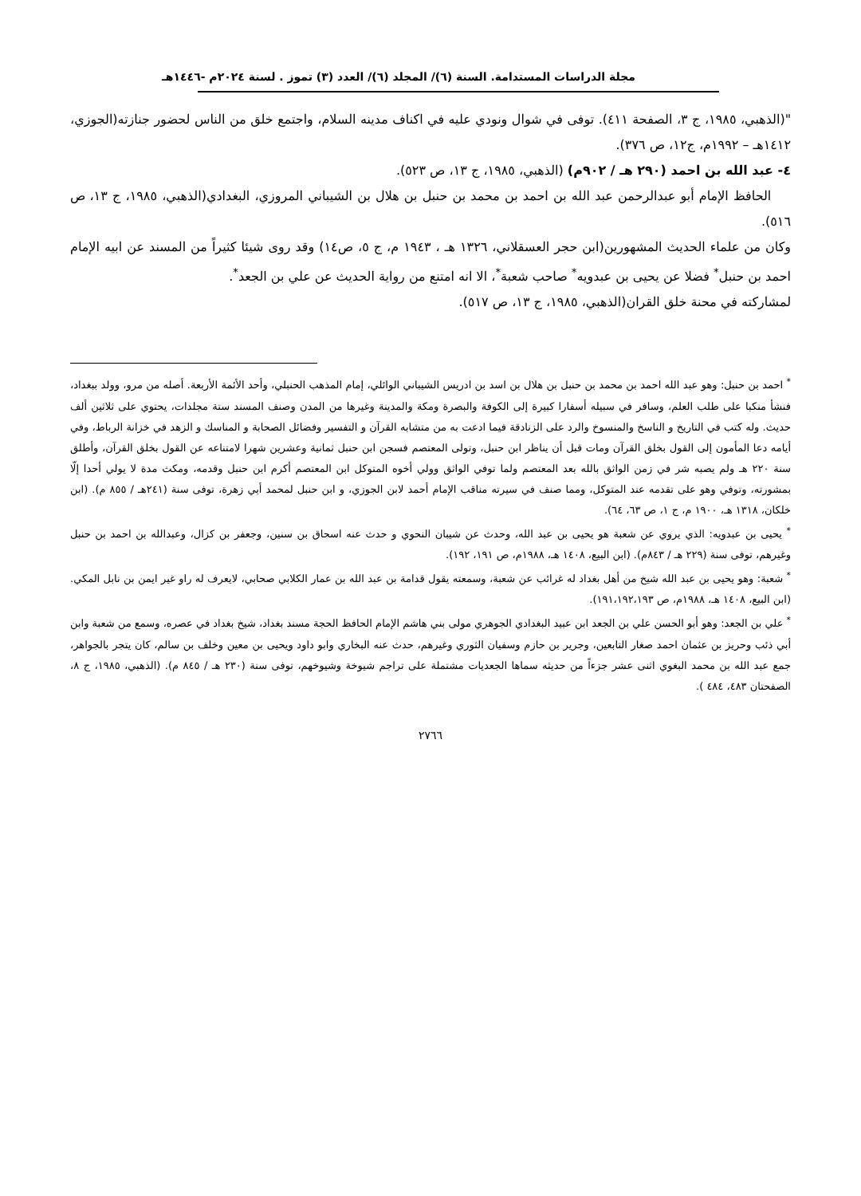مجلة الدراسات المستدامة. السنة (٦)/ المجلد (٦)/ العدد (٣) تموز . لسنة ٢٠٢٤م -١٤٤٦هـ
"(الذهبي، ١٩٨٥، ج ٣، الصفحة ٤١١). توفى في شوال ونودي عليه في اكناف مدينه السلام، واجتمع خلق من الناس لحضور جنازته(الجوزي، ١٤١٢هـ – ١٩٩٢م، ج١٢، ص ٣٧٦).
٤- عبد الله بن احمد (٢٩٠ هـ / ٩٠٢م) (الذهبي، ١٩٨٥، ج ١٣، ص ٥٢٣).
الحافظ الإمام أبو عبدالرحمن عبد الله بن احمد بن محمد بن حنبل بن هلال بن الشيباني المروزي، البغدادي(الذهبي، ١٩٨٥، ج ١٣، ص ٥١٦).
وكان من علماء الحديث المشهورين(ابن حجر العسقلاني، ١٣٢٦ هـ ، ١٩٤٣ م، ج ٥، ص١٤) وقد روى شيئا كثيراً من المسند عن ابيه الإمام احمد بن حنبل<sup>*</sup> فضلا عن يحيى بن عبدويه<sup>*</sup> صاحب شعبة<sup>*</sup>، الا انه امتنع من رواية الحديث عن علي بن الجعد<sup>*</sup>.
لمشاركته في محنة خلق القران(الذهبي، ١٩٨٥، ج ١٣، ص ٥١٧).
<sup>*</sup> احمد بن حنبل: وهو عبد الله احمد بن محمد بن حنبل بن هلال بن اسد بن ادريس الشيباني الوائلي، إمام المذهب الحنبلي، وأحد الأئمة الأربعة. أصله من مرو، وولد ببغداد، فنشأ منكبا على طلب العلم، وسافر في سبيله أسفارا كبيرة إلى الكوفة والبصرة ومكة والمدينة وغيرها من المدن وصنف المسند ستة مجلدات، يحتوي على ثلاثين ألف حديث. وله كتب في التاريخ و الناسخ والمنسوخ والرد على الزنادقة فيما ادعت به من متشابه القرآن و التفسير وفضائل الصحابة و المناسك و الزهد في خزانة الرباط، وفي أيامه دعا المأمون إلى القول بخلق القرآن ومات قبل أن يناظر ابن حنبل، وتولى المعتصم فسجن ابن حنبل ثمانية وعشرين شهرا لامتناعه عن القول بخلق القرآن، وأطلق سنة ٢٢٠ هـ ولم يصبه شر في زمن الواثق بالله بعد المعتصم ولما توفي الواثق وولي أخوه المتوكل ابن المعتصم أكرم ابن حنبل وقدمه، ومكث مدة لا يولي أحدا إلّا بمشورته، وتوفي وهو على تقدمه عند المتوكل، ومما صنف في سيرته مناقب الإمام أحمد لابن الجوزي، و ابن حنبل لمحمد أبي زهرة، توفى سنة (٢٤١هـ / ٨٥٥ م). (ابن خلكان، ١٣١٨ هـ، ١٩٠٠ م، ج ١، ص ٦٣، ٦٤).
<sup>*</sup> يحيى بن عبدويه: الذي يروي عن شعبة هو يحيى بن عبد الله، وحدث عن شيبان النحوي و حدث عنه اسحاق بن سنين، وجعفر بن كزال، وعبدالله بن احمد بن حنبل وغيرهم، توفى سنة (٢٢٩ هـ / ٨٤٣م). (ابن البيع، ١٤٠٨ هـ، ١٩٨٨م، ص ١٩١، ١٩٢).
<sup>*</sup> شعبة: وهو يحيى بن عبد الله شيخ من أهل بغداد له غرائب عن شعبة، وسمعته يقول قدامة بن عبد الله بن عمار الكلابي صحابي، لايعرف له راو غير ايمن بن نابل المكي. (ابن البيع، ١٤٠٨ هـ، ١٩٨٨م، ص ١٩١،١٩٢،١٩٣).
<sup>*</sup> علي بن الجعد: وهو أبو الحسن علي بن الجعد ابن عبيد البغدادي الجوهري مولى بني هاشم الإمام الحافظ الحجة مسند بغداد، شيخ بغداد في عصره، وسمع من شعبة وابن أبي ذئب وحريز بن عثمان احمد صغار التابعين، وجرير بن حازم وسفيان الثوري وغيرهم، حدث عنه البخاري وابو داود ويحيى بن معين وخلف بن سالم، كان يتجر بالجواهر، جمع عبد الله بن محمد البغوي اثنى عشر جزءاً من حديثه سماها الجعديات مشتملة على تراجم شيوخة وشيوخهم، توفى سنة (٢٣٠ هـ / ٨٤٥ م). (الذهبي، ١٩٨٥، ج ٨، الصفحتان ٤٨٣، ٤٨٤ ).
٢٧٦٦